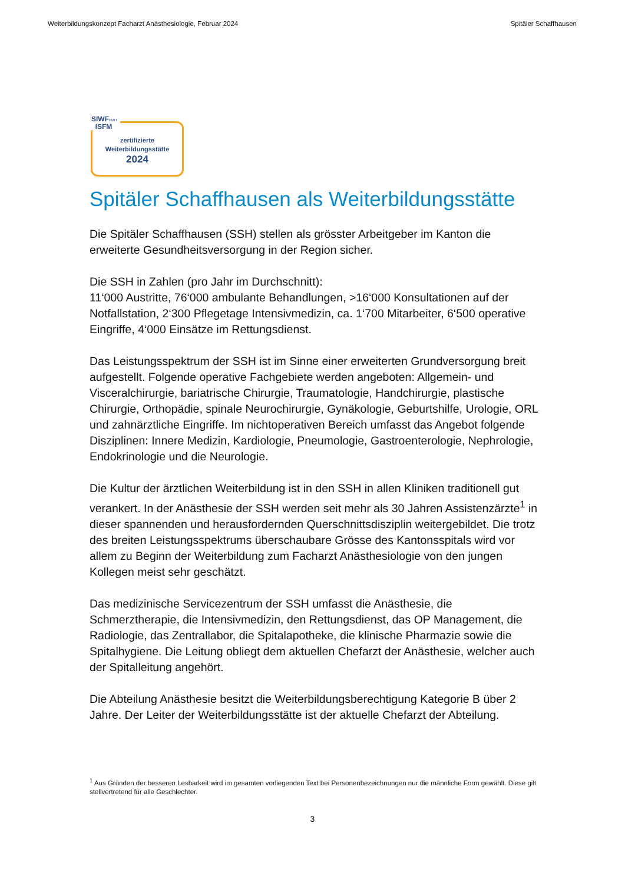Weiterbildungskonzept Facharzt Anästhesiologie, Februar 2024 Spitäler Schaffhausen
SIWFFMH
ISFM
zertifizierte
Weiterbildungsstätte
2024
Spitäler Schaffhausen als Weiterbildungsstätte
Die Spitäler Schaffhausen (SSH) stellen als grösster Arbeitgeber im Kanton die erweiterte Gesundheitsversorgung in der Region sicher.
Die SSH in Zahlen (pro Jahr im Durchschnitt):
11‘000 Austritte, 76‘000 ambulante Behandlungen, >16‘000 Konsultationen auf der Notfallstation, 2‘300 Pflegetage Intensivmedizin, ca. 1‘700 Mitarbeiter, 6‘500 operative Eingriffe, 4‘000 Einsätze im Rettungsdienst.
Das Leistungsspektrum der SSH ist im Sinne einer erweiterten Grundversorgung breit aufgestellt. Folgende operative Fachgebiete werden angeboten: Allgemein- und Visceralchirurgie, bariatrische Chirurgie, Traumatologie, Handchirurgie, plastische Chirurgie, Orthopädie, spinale Neurochirurgie, Gynäkologie, Geburtshilfe, Urologie, ORL und zahnärztliche Eingriffe. Im nichtoperativen Bereich umfasst das Angebot folgende Disziplinen: Innere Medizin, Kardiologie, Pneumologie, Gastroenterologie, Nephrologie, Endokrinologie und die Neurologie.
Die Kultur der ärztlichen Weiterbildung ist in den SSH in allen Kliniken traditionell gut verankert. In der Anästhesie der SSH werden seit mehr als 30 Jahren Assistenzärzte<sup>1</sup> in dieser spannenden und herausfordernden Querschnittsdisziplin weitergebildet. Die trotz des breiten Leistungsspektrums überschaubare Grösse des Kantonsspitals wird vor allem zu Beginn der Weiterbildung zum Facharzt Anästhesiologie von den jungen Kollegen meist sehr geschätzt.
Das medizinische Servicezentrum der SSH umfasst die Anästhesie, die Schmerztherapie, die Intensivmedizin, den Rettungsdienst, das OP Management, die Radiologie, das Zentrallabor, die Spitalapotheke, die klinische Pharmazie sowie die Spitalhygiene. Die Leitung obliegt dem aktuellen Chefarzt der Anästhesie, welcher auch der Spitalleitung angehört.
Die Abteilung Anästhesie besitzt die Weiterbildungsberechtigung Kategorie B über 2 Jahre. Der Leiter der Weiterbildungsstätte ist der aktuelle Chefarzt der Abteilung.
<sup>1</sup> Aus Gründen der besseren Lesbarkeit wird im gesamten vorliegenden Text bei Personenbezeichnungen nur die männliche Form gewählt. Diese gilt stellvertretend für alle Geschlechter.
3